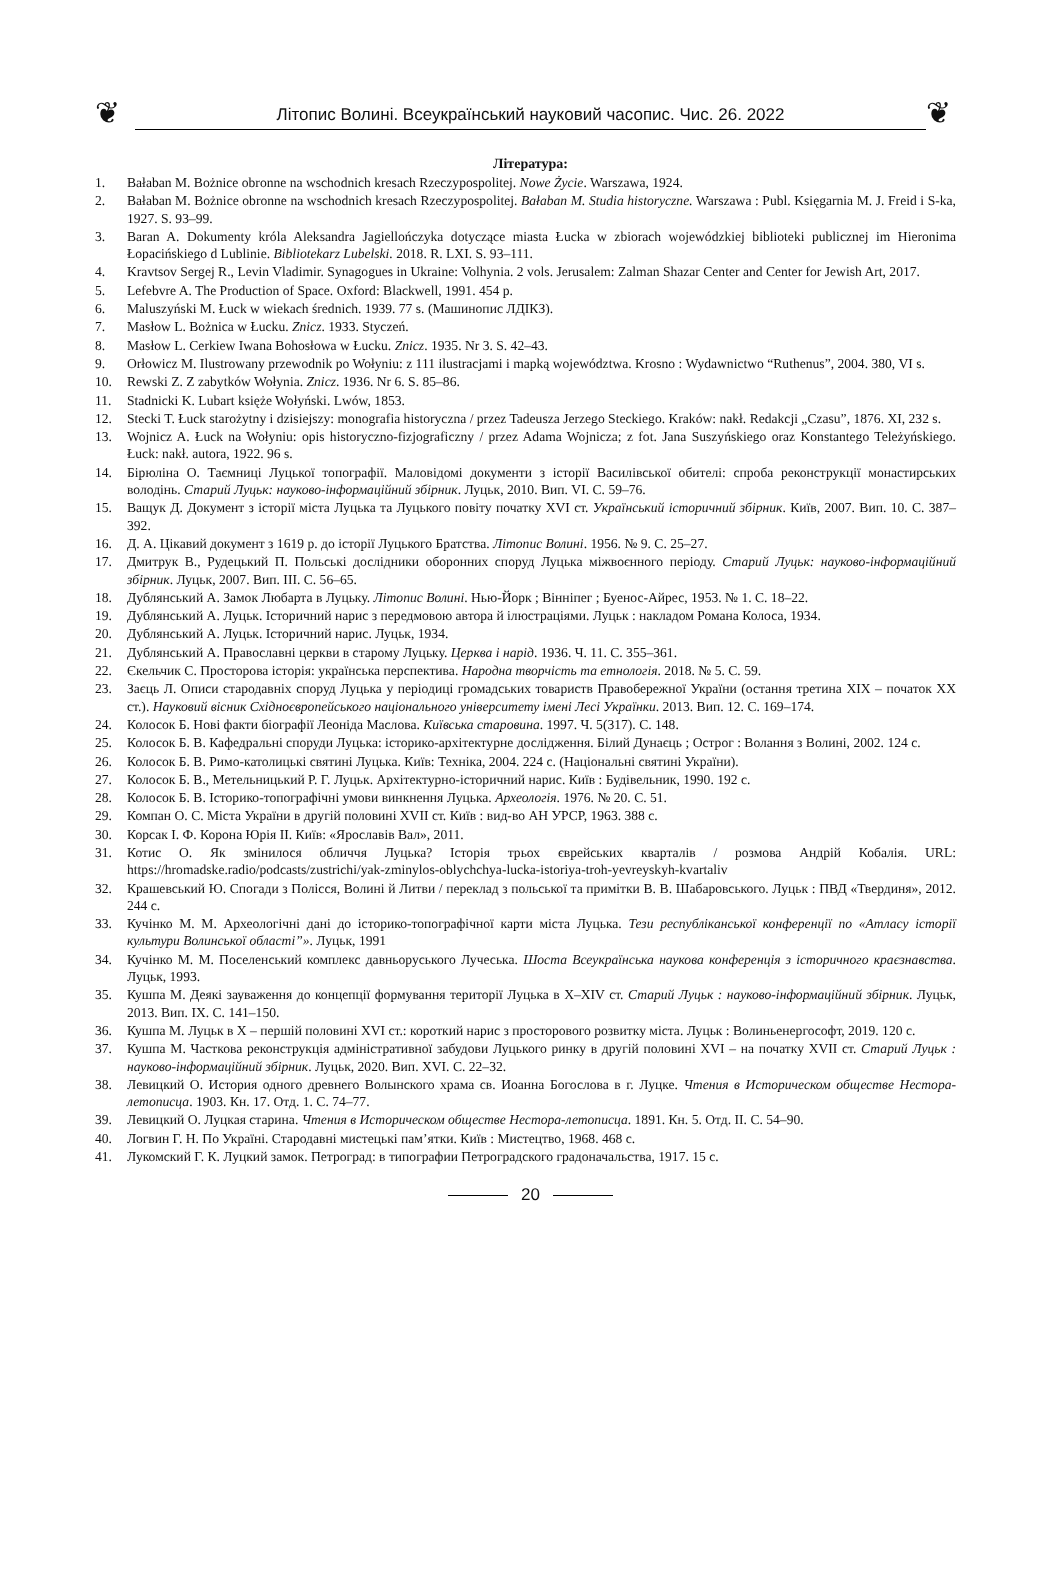❦
Літопис Волині. Всеукраїнський науковий часопис. Чис. 26. 2022
❦
Література:
1. Bałaban M. Bożnice obronne na wschodnich kresach Rzeczypospolitej. Nowe Życie. Warszawa, 1924.
2. Bałaban M. Bożnice obronne na wschodnich kresach Rzeczypospolitej. Bałaban M. Studia historyczne. Warszawa : Publ. Księgarnia M. J. Freid i S-ka, 1927. S. 93–99.
3. Baran A. Dokumenty króla Aleksandra Jagiellończyka dotyczące miasta Łucka w zbiorach wojewódzkiej biblioteki publicznej im Hieronima Łopacińskiego d Lublinie. Bibliotekarz Lubelski. 2018. R. LXI. S. 93–111.
4. Kravtsov Sergej R., Levin Vladimir. Synagogues in Ukraine: Volhynia. 2 vols. Jerusalem: Zalman Shazar Center and Center for Jewish Art, 2017.
5. Lefebvre A. The Production of Space. Oxford: Blackwell, 1991. 454 p.
6. Maluszyński M. Łuck w wiekach średnich. 1939. 77 s. (Машинопис ЛДІКЗ).
7. Masłow L. Bożnica w Łucku. Znicz. 1933. Styczeń.
8. Masłow L. Cerkiew Iwana Bohosłowa w Łucku. Znicz. 1935. Nr 3. S. 42–43.
9. Orłowicz M. Ilustrowany przewodnik po Wołyniu: z 111 ilustracjami i mapką województwa. Krosno : Wydawnictwo “Ruthenus”, 2004. 380, VI s.
10. Rewski Z. Z zabytków Wołynia. Znicz. 1936. Nr 6. S. 85–86.
11. Stadnicki K. Lubart księże Wołyński. Lwów, 1853.
12. Stecki T. Łuck starożytny i dzisiejszy: monografia historyczna / przez Tadeusza Jerzego Steckiego. Kraków: nakł. Redakcji „Czasu”, 1876. XI, 232 s.
13. Wojnicz A. Łuck na Wołyniu: opis historyczno-fizjograficzny / przez Adama Wojnicza; z fot. Jana Suszyńskiego oraz Konstantego Teleżyńskiego. Łuck: nakł. autora, 1922. 96 s.
14. Бірюліна О. Таємниці Луцької топографії. Маловідомі документи з історії Василівської обителі: спроба реконструкції монастирських володінь. Старий Луцьк: науково-інформаційний збірник. Луцьк, 2010. Вип. VI. С. 59–76.
15. Ващук Д. Документ з історії міста Луцька та Луцького повіту початку XVI ст. Український історичний збірник. Київ, 2007. Вип. 10. С. 387–392.
16. Д. А. Цікавий документ з 1619 р. до історії Луцького Братства. Літопис Волині. 1956. № 9. С. 25–27.
17. Дмитрук В., Рудецький П. Польські дослідники оборонних споруд Луцька міжвоєнного періоду. Старий Луцьк: науково-інформаційний збірник. Луцьк, 2007. Вип. III. С. 56–65.
18. Дублянський А. Замок Любарта в Луцьку. Літопис Волині. Нью-Йорк ; Вінніпег ; Буенос-Айрес, 1953. № 1. С. 18–22.
19. Дублянський А. Луцьк. Історичний нарис з передмовою автора й ілюстраціями. Луцьк : накладом Романа Колоса, 1934.
20. Дублянський А. Луцьк. Історичний нарис. Луцьк, 1934.
21. Дублянський А. Православні церкви в старому Луцьку. Церква і нарід. 1936. Ч. 11. С. 355–361.
22. Єкельчик С. Просторова історія: українська перспектива. Народна творчість та етнологія. 2018. № 5. С. 59.
23. Заєць Л. Описи стародавніх споруд Луцька у періодиці громадських товариств Правобережної України (остання третина XIX – початок XX ст.). Науковий вісник Східноєвропейського національного університету імені Лесі Українки. 2013. Вип. 12. С. 169–174.
24. Колосок Б. Нові факти біографії Леоніда Маслова. Київська старовина. 1997. Ч. 5(317). С. 148.
25. Колосок Б. В. Кафедральні споруди Луцька: історико-архітектурне дослідження. Білий Дунаєць ; Острог : Волання з Волині, 2002. 124 с.
26. Колосок Б. В. Римо-католицькі святині Луцька. Київ: Техніка, 2004. 224 с. (Національні святині України).
27. Колосок Б. В., Метельницький Р. Г. Луцьк. Архітектурно-історичний нарис. Київ : Будівельник, 1990. 192 с.
28. Колосок Б. В. Історико-топографічні умови винкнення Луцька. Археологія. 1976. № 20. С. 51.
29. Компан О. С. Міста України в другій половині XVII ст. Київ : вид-во АН УРСР, 1963. 388 с.
30. Корсак І. Ф. Корона Юрія II. Київ: «Ярославів Вал», 2011.
31. Котис О. Як змінилося обличчя Луцька? Історія трьох єврейських кварталів / розмова Андрій Кобалія. URL: https://hromadske.radio/podcasts/zustrichi/yak-zminylos-oblychchya-lucka-istoriya-troh-yevreyskyh-kvartaliv
32. Крашевський Ю. Спогади з Полісся, Волині й Литви / переклад з польської та примітки В. В. Шабаровського. Луцьк : ПВД «Твердиня», 2012. 244 с.
33. Кучінко М. М. Археологічні дані до історико-топографічної карти міста Луцька. Тези республіканської конференції по «Атласу історії культури Волинської області”». Луцьк, 1991
34. Кучінко М. М. Поселенський комплекс давньоруського Лучеська. Шоста Всеукраїнська наукова конференція з історичного краєзнавства. Луцьк, 1993.
35. Кушпа М. Деякі зауваження до концепції формування території Луцька в X–XIV ст. Старий Луцьк : науково-інформаційний збірник. Луцьк, 2013. Вип. IX. С. 141–150.
36. Кушпа М. Луцьк в X – першій половині XVI ст.: короткий нарис з просторового розвитку міста. Луцьк : Волиньенергософт, 2019. 120 с.
37. Кушпа М. Часткова реконструкція адміністративної забудови Луцького ринку в другій половині XVI – на початку XVII ст. Старий Луцьк : науково-інформаційний збірник. Луцьк, 2020. Вип. XVI. С. 22–32.
38. Левицкий О. История одного древнего Волынского храма св. Иоанна Богослова в г. Луцке. Чтения в Историческом обществе Нестора-летописца. 1903. Кн. 17. Отд. 1. С. 74–77.
39. Левицкий О. Луцкая старина. Чтения в Историческом обществе Нестора-летописца. 1891. Кн. 5. Отд. II. С. 54–90.
40. Логвин Г. Н. По Україні. Стародавні мистецькі пам’ятки. Київ : Мистецтво, 1968. 468 с.
41. Лукомский Г. К. Луцкий замок. Петроград: в типографии Петроградского градоначальства, 1917. 15 с.
20